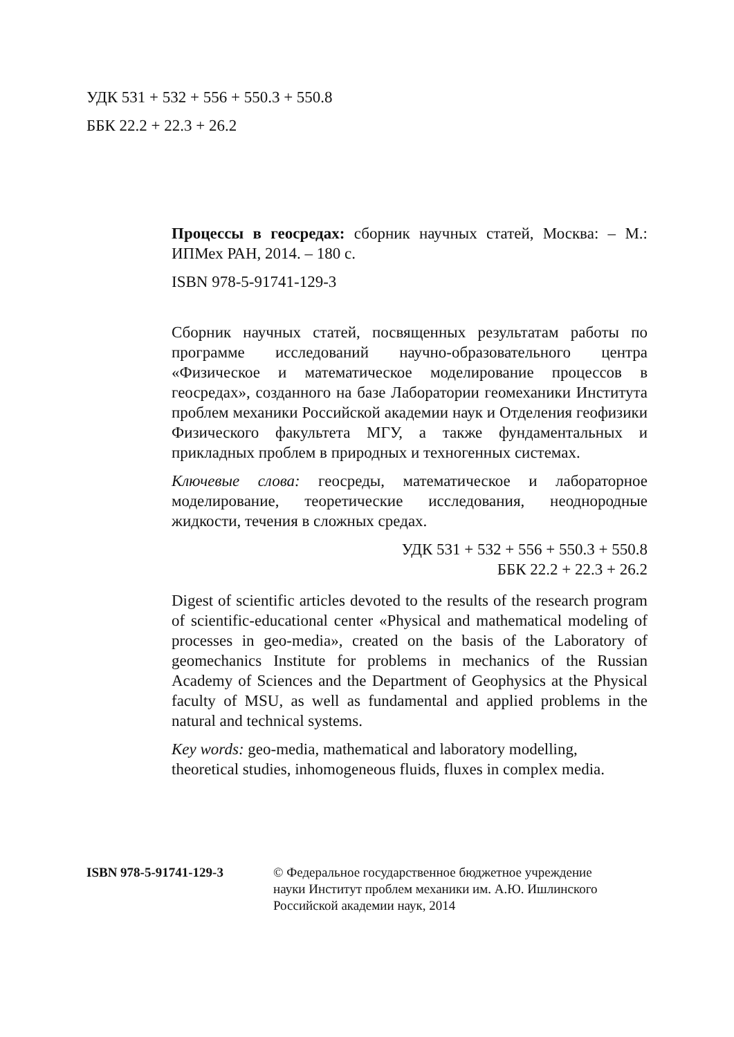УДК 531 + 532 + 556 + 550.3 + 550.8
ББК 22.2 + 22.3 + 26.2
Процессы в геосредах: сборник научных статей, Москва: – М.: ИПМех РАН, 2014. – 180 с.
ISBN 978-5-91741-129-3
Сборник научных статей, посвященных результатам работы по программе исследований научно-образовательного центра «Физическое и математическое моделирование процессов в геосредах», созданного на базе Лаборатории геомеханики Института проблем механики Российской академии наук и Отделения геофизики Физического факультета МГУ, а также фундаментальных и прикладных проблем в природных и техногенных системах.
Ключевые слова: геосреды, математическое и лабораторное моделирование, теоретические исследования, неоднородные жидкости, течения в сложных средах.
УДК 531 + 532 + 556 + 550.3 + 550.8
ББК 22.2 + 22.3 + 26.2
Digest of scientific articles devoted to the results of the research program of scientific-educational center «Physical and mathematical modeling of processes in geo-media», created on the basis of the Laboratory of geomechanics Institute for problems in mechanics of the Russian Academy of Sciences and the Department of Geophysics at the Physical faculty of MSU, as well as fundamental and applied problems in the natural and technical systems.
Key words: geo-media, mathematical and laboratory modelling, theoretical studies, inhomogeneous fluids, fluxes in complex media.
ISBN 978-5-91741-129-3 © Федеральное государственное бюджетное учреждение
науки Институт проблем механики им. А.Ю. Ишлинского
Российской академии наук, 2014